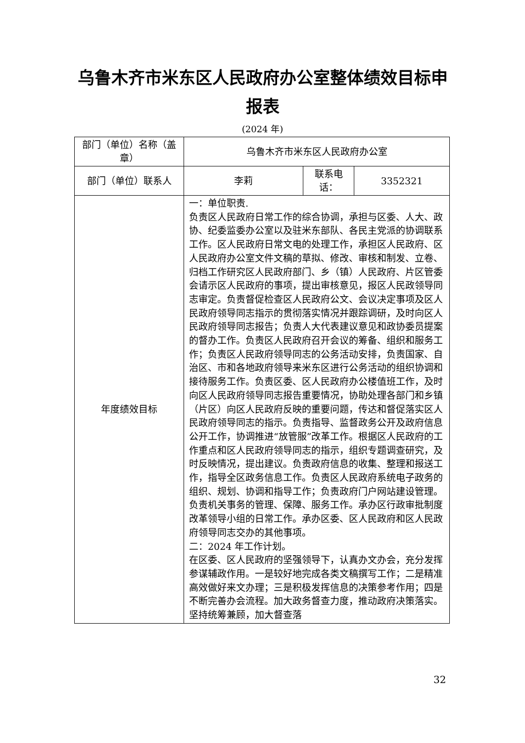乌鲁木齐市米东区人民政府办公室整体绩效目标申报表
(2024 年)
| 部门（单位）名称（盖章） | 乌鲁木齐市米东区人民政府办公室 | | |
| 部门（单位）联系人 | 李莉 | 联系电话： | 3352321 |
| 年度绩效目标 | 一：单位职责. 负责区人民政府日常工作的综合协调，承担与区委、人大、政协、纪委监委办公室以及驻米东部队、各民主党派的协调联系工作。区人民政府日常文电的处理工作，承担区人民政府、区人民政府办公室文件文稿的草拟、修改、审核和制发、立卷、归档工作研究区人民政府部门、乡（镇）人民政府、片区管委会请示区人民政府的事项，提出审核意见，报区人民政领导同志审定。负责督促检查区人民政府公文、会议决定事项及区人民政府领导同志指示的贯彻落实情况并跟踪调研，及时向区人民政府领导同志报告；负责人大代表建议意见和政协委员提案的督办工作。负责区人民政府召开会议的筹备、组织和服务工作；负责区人民政府领导同志的公务活动安排，负责国家、自治区、市和各地政府领导来米东区进行公务活动的组织协调和接待服务工作。负责区委、区人民政府办公楼值班工作，及时向区人民政府领导同志报告重要情况，协助处理各部门和乡镇（片区）向区人民政府反映的重要问题，传达和督促落实区人民政府领导同志的指示。负责指导、监督政务公开及政府信息公开工作，协调推进“放管服”改革工作。根据区人民政府的工作重点和区人民政府领导同志的指示，组织专题调查研究，及时反映情况，提出建议。负责政府信息的收集、整理和报送工作，指导全区政务信息工作。负责区人民政府系统电子政务的组织、规划、协调和指导工作；负责政府门户网站建设管理。负责机关事务的管理、保障、服务工作。承办区行政审批制度改革领导小组的日常工作。承办区委、区人民政府和区人民政府领导同志交办的其他事项。 二：2024 年工作计划。 在区委、区人民政府的坚强领导下，认真办文办会，充分发挥参谋辅政作用。一是较好地完成各类文稿撰写工作；二是精准高效做好来文办理；三是积极发挥信息的决策参考作用；四是不断完善办会流程。加大政务督查力度，推动政府决策落实。坚持统筹兼顾，加大督查落 | | |
32